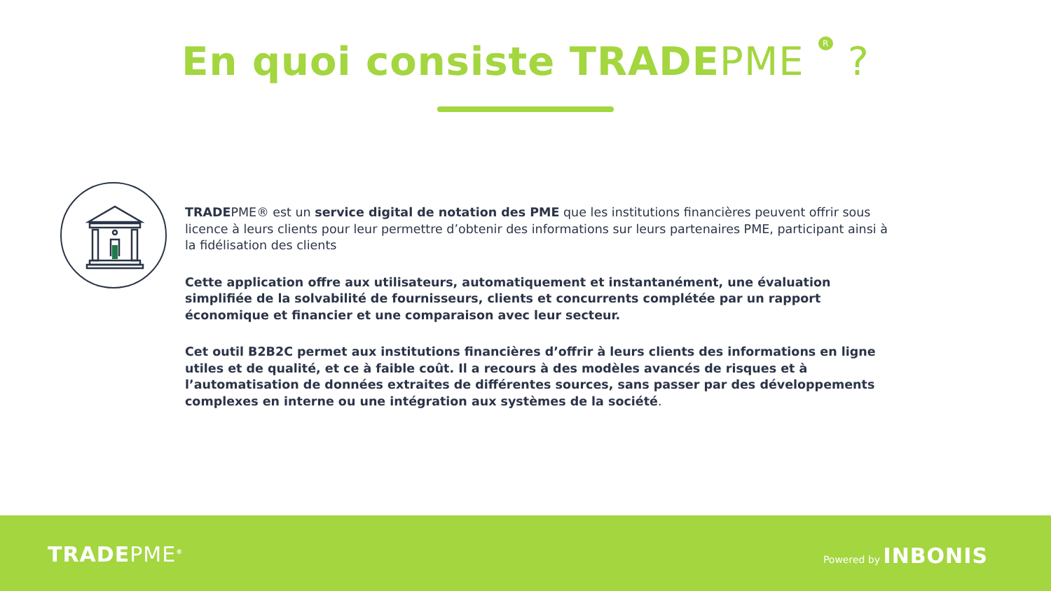En quoi consiste TRADEPME <sup>R</sup> ?
TRADEPME® est un service digital de notation des PME que les institutions financières peuvent offrir sous licence à leurs clients pour leur permettre d’obtenir des informations sur leurs partenaires PME, participant ainsi à la fidélisation des clients
Cette application offre aux utilisateurs, automatiquement et instantanément, une évaluation simplifiée de la solvabilité de fournisseurs, clients et concurrents complétée par un rapport économique et financier et une comparaison avec leur secteur.
Cet outil B2B2C permet aux institutions financières d’offrir à leurs clients des informations en ligne utiles et de qualité, et ce à faible coût. Il a recours à des modèles avancés de risques et à l’automatisation de données extraites de différentes sources, sans passer par des développements complexes en interne ou une intégration aux systèmes de la société.
TRADEPME<sup>®</sup> Powered by INBONIS